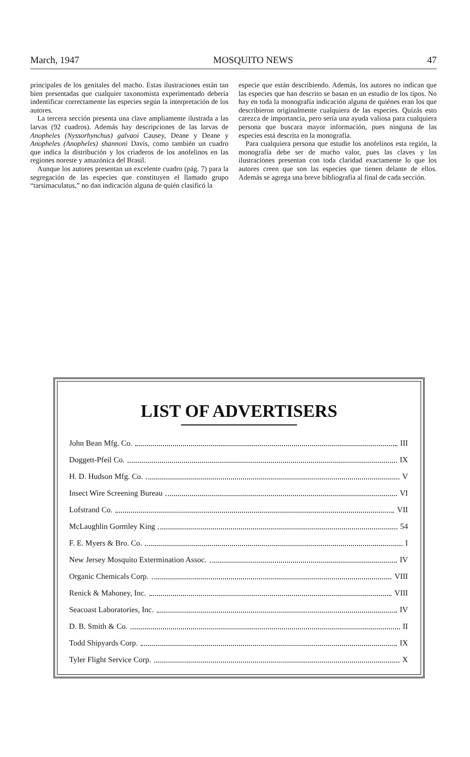March, 1947 MOSQUITO NEWS 47
principales de los genitales del macho. Estas ilustraciones están tan bien presentadas que cualquier taxonomista experimentado debería indentificar correctamente las especies según la interpretación de los autores.
La tercera sección presenta una clave ampliamente ilustrada a las larvas (92 cuadros). Además hay descripciones de las larvas de Anopheles (Nyssorhynchus) galvaoi Causey, Deane y Deane y Anopheles (Anopheles) shannoni Davis, como también un cuadro que indica la distribución y los criaderos de los anofelinos en las regiones noreste y amazónica del Brasil.
Aunque los autores presentan un excelente cuadro (pág. 7) para la segregación de las especies que constituyen el llamado grupo “tarsimaculatus,” no dan indicación alguna de quién clasificó la
especie que están describiendo. Además, los autores no indican que las especies que han descrito se basan en un estudio de los tipos. No hay en toda la monografía indicación alguna de quiénes eran los que describieron originalmente cualquiera de las especies. Quizás esto carezca de importancia, pero sería una ayuda valiosa para cualquiera persona que buscara mayor información, pues ninguna de las especies está descrita en la monografía.
Para cualquiera persona que estudie los anofelinos esta región, la monografía debe ser de mucho valor, pues las claves y las ilustraciones presentan con toda claridad exactamente lo que los autores creen que son las especies que tienen delante de ellos. Además se agrega una breve bibliografía al final de cada sección.
LIST OF ADVERTISERS
John Bean Mfg. Co. III
Doggett-Pfeil Co. IX
H. D. Hudson Mfg. Co. V
Insect Wire Screening Bureau VI
Lofstrand Co. VII
McLaughlin Gormley King 54
F. E. Myers & Bro. Co. I
New Jersey Mosquito Extermination Assoc. IV
Organic Chemicals Corp. VIII
Renick & Mahoney, Inc. VIII
Seacoast Laboratories, Inc. IV
D. B. Smith & Co. II
Todd Shipyards Corp. IX
Tyler Flight Service Corp. X